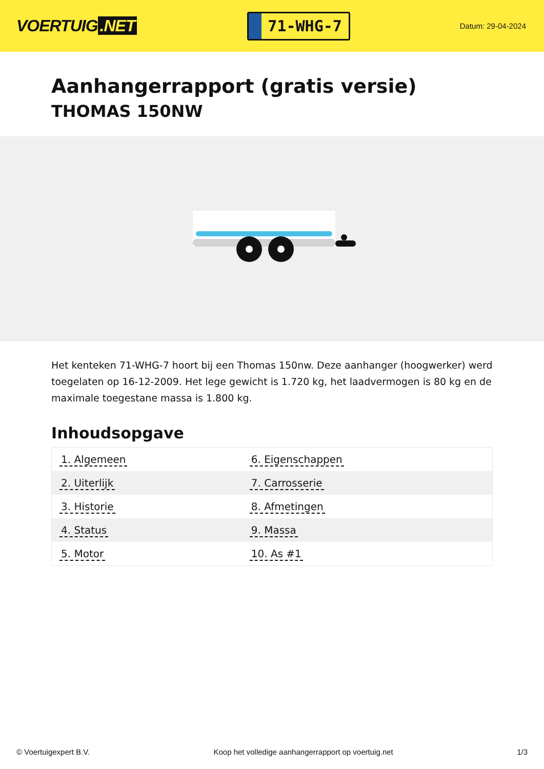VOERTUIG.NET
71-WHG-7
Datum: 29-04-2024
Aanhangerrapport (gratis versie)
THOMAS 150NW
Het kenteken 71-WHG-7 hoort bij een Thomas 150nw. Deze aanhanger (hoogwerker) werd toegelaten op 16-12-2009. Het lege gewicht is 1.720 kg, het laadvermogen is 80 kg en de maximale toegestane massa is 1.800 kg.
Inhoudsopgave
| 1. Algemeen | 6. Eigenschappen |
| 2. Uiterlijk | 7. Carrosserie |
| 3. Historie | 8. Afmetingen |
| 4. Status | 9. Massa |
| 5. Motor | 10. As #1 |
© Voertuigexpert B.V. Koop het volledige aanhangerrapport op voertuig.net
1/3